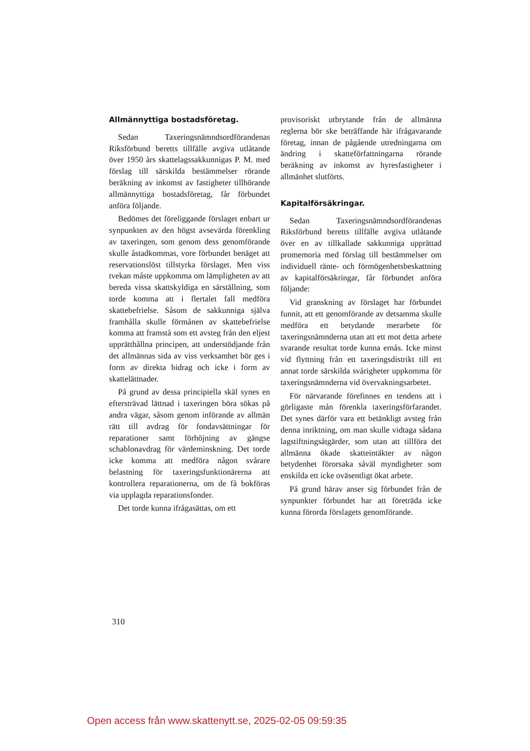Allmännyttiga bostadsföretag.
Sedan Taxeringsnämndsordförandenas Riksförbund beretts tillfälle avgiva utlåtande över 1950 års skattelagssakkunnigas P. M. med förslag till särskilda bestämmelser rörande beräkning av inkomst av fastigheter tillhörande allmännyttiga bostadsföretag, får förbundet anföra följande.
Bedömes det föreliggande förslaget enbart ur synpunkten av den högst avsevärda förenkling av taxeringen, som genom dess genomförande skulle åstadkommas, vore förbundet benäget att reservationslöst tillstyrka förslaget. Men viss tvekan måste uppkomma om lämpligheten av att bereda vissa skattskyldiga en särställning, som torde komma att i flertalet fall medföra skattebefrielse. Såsom de sakkunniga själva framhålla skulle förmånen av skattebefrielse komma att framstå som ett avsteg från den eljest upprätthållna principen, att understödjande från det allmännas sida av viss verksamhet bör ges i form av direkta bidrag och icke i form av skattelättnader.
På grund av dessa principiella skäl synes en eftersträvad lättnad i taxeringen böra sökas på andra vägar, såsom genom införande av allmän rätt till avdrag för fondavsättningar för reparationer samt förhöjning av gängse schablonavdrag för värdeminskning. Det torde icke komma att medföra någon svårare belastning för taxeringsfunktionärerna att kontrollera reparationerna, om de få bokföras via upplagda reparationsfonder.
Det torde kunna ifrågasättas, om ett
provisoriskt utbrytande från de allmänna reglerna bör ske beträffande här ifrågavarande företag, innan de pågående utredningarna om ändring i skatteförfattningarna rörande beräkning av inkomst av hyresfastigheter i allmänhet slutförts.
Kapitalförsäkringar.
Sedan Taxeringsnämndsordförandenas Riksförbund beretts tillfälle avgiva utlåtande över en av tillkallade sakkunniga upprättad promemoria med förslag till bestämmelser om individuell ränte- och förmögenhetsbeskattning av kapitalförsäkringar, får förbundet anföra följande:
Vid granskning av förslaget har förbundet funnit, att ett genomförande av detsamma skulle medföra ett betydande merarbete för taxeringsnämnderna utan att ett mot detta arbete svarande resultat torde kunna ernås. Icke minst vid flyttning från ett taxeringsdistrikt till ett annat torde särskilda svårigheter uppkomma för taxeringsnämnderna vid övervakningsarbetet.
För närvarande förefinnes en tendens att i görligaste mån förenkla taxeringsförfarandet. Det synes därför vara ett betänkligt avsteg från denna inriktning, om man skulle vidtaga sådana lagstiftningsåtgärder, som utan att tillföra det allmänna ökade skatteintäkter av någon betydenhet förorsaka såväl myndigheter som enskilda ett icke oväsentligt ökat arbete.
På grund härav anser sig förbundet från de synpunkter förbundet har att företräda icke kunna förorda förslagets genomförande.
310
Open access från www.skattenytt.se, 2025-02-05 09:59:35